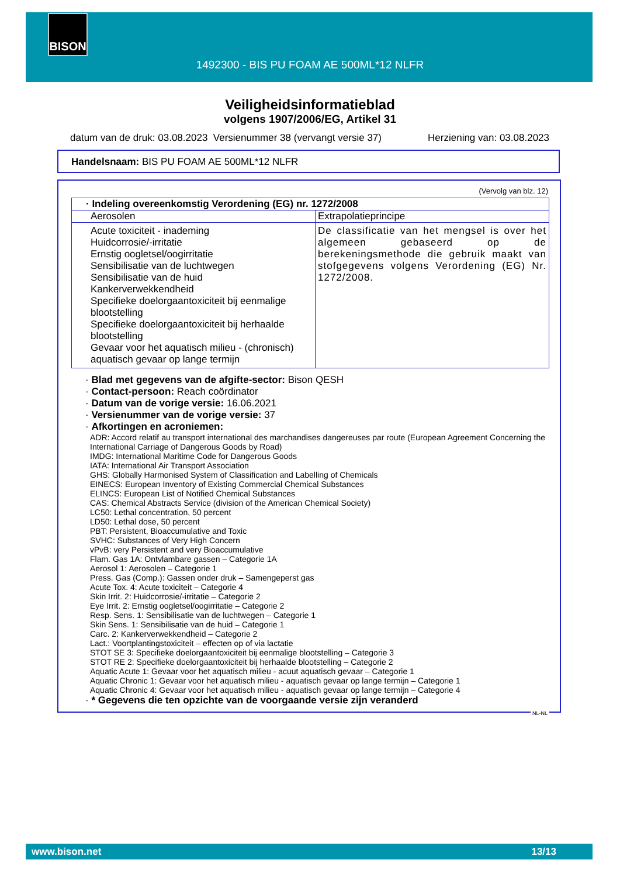BISON
1492300 - BIS PU FOAM AE 500ML*12 NLFR
Veiligheidsinformatieblad
volgens 1907/2006/EG, Artikel 31
datum van de druk: 03.08.2023 Versienummer 38 (vervangt versie 37) Herziening van: 03.08.2023
Handelsnaam: BIS PU FOAM AE 500ML*12 NLFR
(Vervolg van blz. 12)
| · Indeling overeenkomstig Verordening (EG) nr. 1272/2008 | |
| Aerosolen | Extrapolatieprincipe |
| Acute toxiciteit - inademing Huidcorrosie/-irritatie Ernstig oogletsel/oogirritatie Sensibilisatie van de luchtwegen Sensibilisatie van de huid Kankerverwekkendheid Specifieke doelorgaantoxiciteit bij eenmalige blootstelling Specifieke doelorgaantoxiciteit bij herhaalde blootstelling Gevaar voor het aquatisch milieu - (chronisch) aquatisch gevaar op lange termijn | De classificatie van het mengsel is over het algemeen gebaseerd op de berekeningsmethode die gebruik maakt van stofgegevens volgens Verordening (EG) Nr. 1272/2008. |
· Blad met gegevens van de afgifte-sector: Bison QESH
· Contact-persoon: Reach coördinator
· Datum van de vorige versie: 16.06.2021
· Versienummer van de vorige versie: 37
· Afkortingen en acroniemen:
ADR: Accord relatif au transport international des marchandises dangereuses par route (European Agreement Concerning the International Carriage of Dangerous Goods by Road)
IMDG: International Maritime Code for Dangerous Goods
IATA: International Air Transport Association
GHS: Globally Harmonised System of Classification and Labelling of Chemicals
EINECS: European Inventory of Existing Commercial Chemical Substances
ELINCS: European List of Notified Chemical Substances
CAS: Chemical Abstracts Service (division of the American Chemical Society)
LC50: Lethal concentration, 50 percent
LD50: Lethal dose, 50 percent
PBT: Persistent, Bioaccumulative and Toxic
SVHC: Substances of Very High Concern
vPvB: very Persistent and very Bioaccumulative
Flam. Gas 1A: Ontvlambare gassen – Categorie 1A
Aerosol 1: Aerosolen – Categorie 1
Press. Gas (Comp.): Gassen onder druk – Samengeperst gas
Acute Tox. 4: Acute toxiciteit – Categorie 4
Skin Irrit. 2: Huidcorrosie/-irritatie – Categorie 2
Eye Irrit. 2: Ernstig oogletsel/oogirritatie – Categorie 2
Resp. Sens. 1: Sensibilisatie van de luchtwegen – Categorie 1
Skin Sens. 1: Sensibilisatie van de huid – Categorie 1
Carc. 2: Kankerverwekkendheid – Categorie 2
Lact.: Voortplantingstoxiciteit – effecten op of via lactatie
STOT SE 3: Specifieke doelorgaantoxiciteit bij eenmalige blootstelling – Categorie 3
STOT RE 2: Specifieke doelorgaantoxiciteit bij herhaalde blootstelling – Categorie 2
Aquatic Acute 1: Gevaar voor het aquatisch milieu - acuut aquatisch gevaar – Categorie 1
Aquatic Chronic 1: Gevaar voor het aquatisch milieu - aquatisch gevaar op lange termijn – Categorie 1
Aquatic Chronic 4: Gevaar voor het aquatisch milieu - aquatisch gevaar op lange termijn – Categorie 4
· * Gegevens die ten opzichte van de voorgaande versie zijn veranderd
NL-NL
www.bison.net 13/13